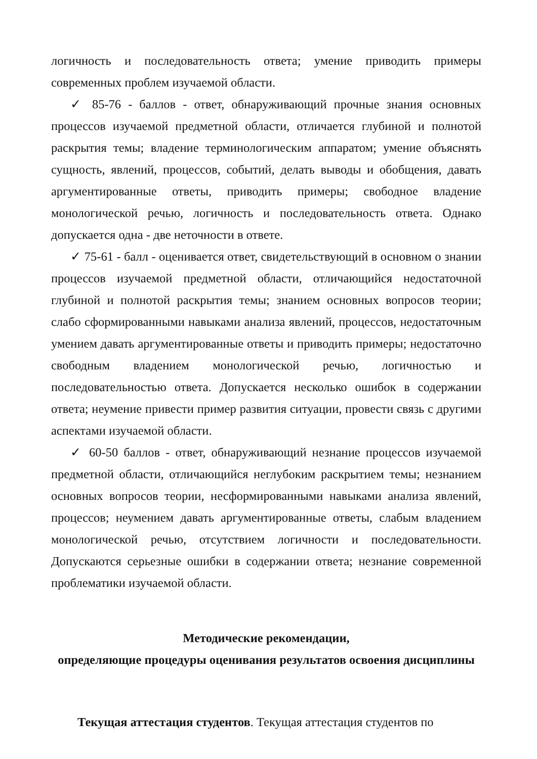логичность и последовательность ответа; умение приводить примеры современных проблем изучаемой области.
✓ 85-76 - баллов - ответ, обнаруживающий прочные знания основных процессов изучаемой предметной области, отличается глубиной и полнотой раскрытия темы; владение терминологическим аппаратом; умение объяснять сущность, явлений, процессов, событий, делать выводы и обобщения, давать аргументированные ответы, приводить примеры; свободное владение монологической речью, логичность и последовательность ответа. Однако допускается одна - две неточности в ответе.
✓ 75-61 - балл - оценивается ответ, свидетельствующий в основном о знании процессов изучаемой предметной области, отличающийся недостаточной глубиной и полнотой раскрытия темы; знанием основных вопросов теории; слабо сформированными навыками анализа явлений, процессов, недостаточным умением давать аргументированные ответы и приводить примеры; недостаточно свободным владением монологической речью, логичностью и последовательностью ответа. Допускается несколько ошибок в содержании ответа; неумение привести пример развития ситуации, провести связь с другими аспектами изучаемой области.
✓ 60-50 баллов - ответ, обнаруживающий незнание процессов изучаемой предметной области, отличающийся неглубоким раскрытием темы; незнанием основных вопросов теории, несформированными навыками анализа явлений, процессов; неумением давать аргументированные ответы, слабым владением монологической речью, отсутствием логичности и последовательности. Допускаются серьезные ошибки в содержании ответа; незнание современной проблематики изучаемой области.
Методические рекомендации,
определяющие процедуры оценивания результатов освоения дисциплины
Текущая аттестация студентов. Текущая аттестация студентов по